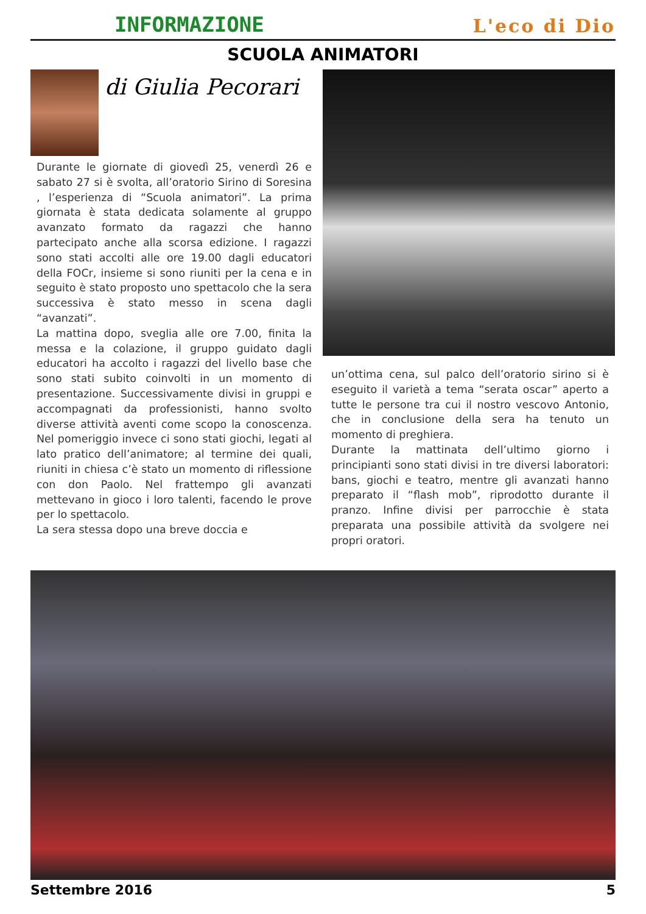INFORMAZIONE L'eco di Dio
SCUOLA ANIMATORI
di Giulia Pecorari
Durante le giornate di giovedì 25, venerdì 26 e sabato 27 si è svolta, all’oratorio Sirino di Soresina , l’esperienza di “Scuola animatori”. La prima giornata è stata dedicata solamente al gruppo avanzato formato da ragazzi che hanno partecipato anche alla scorsa edizione. I ragazzi sono stati accolti alle ore 19.00 dagli educatori della FOCr, insieme si sono riuniti per la cena e in seguito è stato proposto uno spettacolo che la sera successiva è stato messo in scena dagli “avanzati”.
La mattina dopo, sveglia alle ore 7.00, finita la messa e la colazione, il gruppo guidato dagli educatori ha accolto i ragazzi del livello base che sono stati subito coinvolti in un momento di presentazione. Successivamente divisi in gruppi e accompagnati da professionisti, hanno svolto diverse attività aventi come scopo la conoscenza. Nel pomeriggio invece ci sono stati giochi, legati al lato pratico dell’animatore; al termine dei quali, riuniti in chiesa c’è stato un momento di riflessione con don Paolo. Nel frattempo gli avanzati mettevano in gioco i loro talenti, facendo le prove per lo spettacolo.
La sera stessa dopo una breve doccia e
un’ottima cena, sul palco dell’oratorio sirino si è eseguito il varietà a tema “serata oscar” aperto a tutte le persone tra cui il nostro vescovo Antonio, che in conclusione della sera ha tenuto un momento di preghiera.
Durante la mattinata dell’ultimo giorno i principianti sono stati divisi in tre diversi laboratori: bans, giochi e teatro, mentre gli avanzati hanno preparato il “flash mob”, riprodotto durante il pranzo. Infine divisi per parrocchie è stata preparata una possibile attività da svolgere nei propri oratori.
Settembre 2016 5